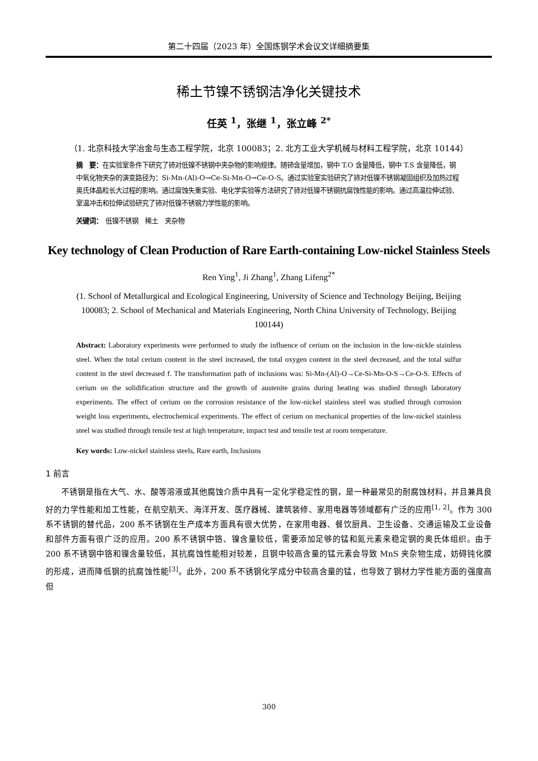第二十四届（2023 年）全国炼钢学术会议文详细摘要集
稀土节镍不锈钢洁净化关键技术
任英 <sup>1</sup>，张继 <sup>1</sup>，张立峰 <sup>2*</sup>
（1. 北京科技大学冶金与生态工程学院，北京 100083；2. 北方工业大学机械与材料工程学院，北京 10144）
摘　要：在实验室条件下研究了铈对低镍不锈钢中夹杂物的影响规律。随铈含量增加，钢中 T.O 含量降低，钢中 T.S 含量降低，钢中氧化物夹杂的演变路径为：Si-Mn-(Al)-O→Ce-Si-Mn-O→Ce-O-S。通过实验室实验研究了铈对低镍不锈钢凝固组织及加热过程奥氏体晶粒长大过程的影响。通过腐蚀失重实验、电化学实验等方法研究了铈对低镍不锈钢抗腐蚀性能的影响。通过高温拉伸试验、室温冲击和拉伸试验研究了铈对低镍不锈钢力学性能的影响。
关键词：　低镍不锈钢　稀土　夹杂物
Key technology of Clean Production of Rare Earth-containing Low-nickel Stainless Steels
Ren Ying<sup>1</sup>, Ji Zhang<sup>1</sup>, Zhang Lifeng<sup>2*</sup>
(1. School of Metallurgical and Ecological Engineering, University of Science and Technology Beijing, Beijing 100083; 2. School of Mechanical and Materials Engineering, North China University of Technology, Beijing 100144)
Abstract: Laboratory experiments were performed to study the influence of cerium on the inclusion in the low-nickle stainless steel. When the total cerium content in the steel increased, the total oxygen content in the steel decreased, and the total sulfur content in the steel decreased f. The transformation path of inclusions was: Si-Mn-(Al)-O→Ce-Si-Mn-O-S→Ce-O-S. Effects of cerium on the solidification structure and the growth of austenite grains during heating was studied through laboratory experiments. The effect of cerium on the corrosion resistance of the low-nickel stainless steel was studied through corrosion weight loss experiments, electrochemical experiments. The effect of cerium on mechanical properties of the low-nickel stainless steel was studied through tensile test at high temperature, impact test and tensile test at room temperature.
Key words: Low-nickel stainless steels, Rare earth, Inclusions
1 前言
不锈钢是指在大气、水、酸等溶液或其他腐蚀介质中具有一定化学稳定性的钢，是一种最常见的耐腐蚀材料，并且兼具良好的力学性能和加工性能，在航空航天、海洋开发、医疗器械、建筑装修、家用电器等领域都有广泛的应用<sup>[1, 2]</sup>。作为 300 系不锈钢的替代品，200 系不锈钢在生产成本方面具有很大优势，在家用电器、餐饮厨具、卫生设备、交通运输及工业设备和部件方面有很广泛的应用。200 系不锈钢中铬、镍含量较低，需要添加足够的锰和氮元素来稳定钢的奥氏体组织。由于 200 系不锈钢中铬和镍含量较低，其抗腐蚀性能相对较差，且钢中较高含量的锰元素会导致 MnS 夹杂物生成，妨碍钝化膜的形成，进而降低钢的抗腐蚀性能<sup>[3]</sup>。此外，200 系不锈钢化学成分中较高含量的锰，也导致了钢材力学性能方面的强度高但
300